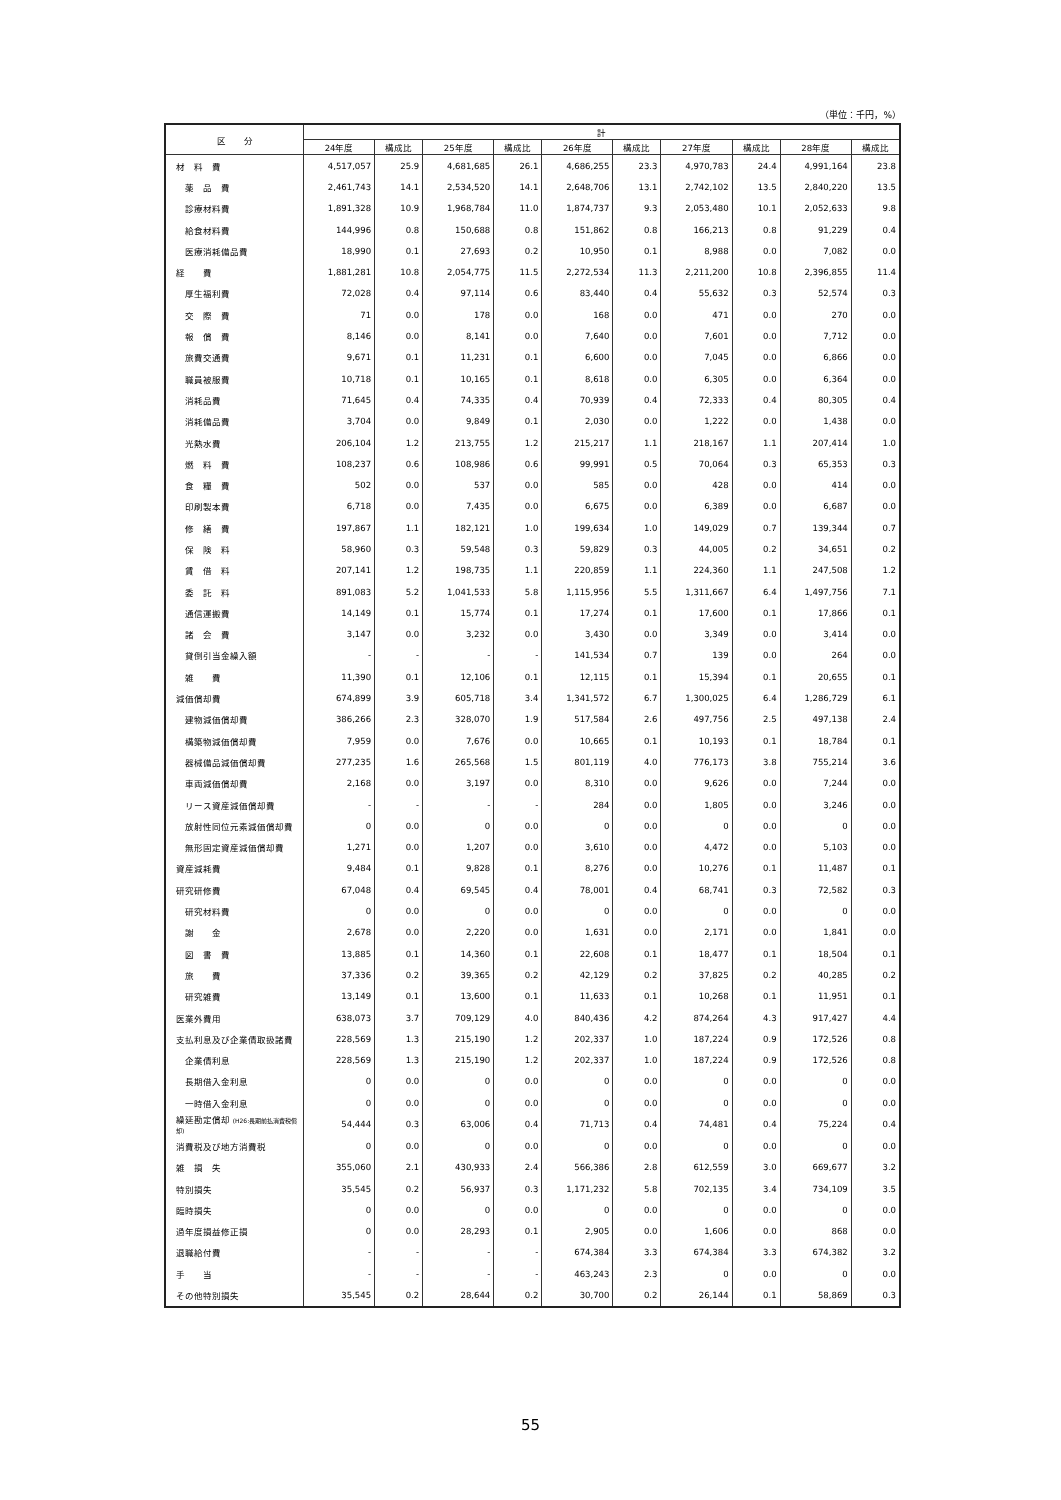（単位：千円，%）
| 区 分 | 計 | | | | | | | | | |
| --- | --- | --- | --- | --- | --- | --- | --- | --- | --- | --- |
| | 24年度 | 構成比 | 25年度 | 構成比 | 26年度 | 構成比 | 27年度 | 構成比 | 28年度 | 構成比 |
| 材 料 費 | 4,517,057 | 25.9 | 4,681,685 | 26.1 | 4,686,255 | 23.3 | 4,970,783 | 24.4 | 4,991,164 | 23.8 |
| 薬 品 費 | 2,461,743 | 14.1 | 2,534,520 | 14.1 | 2,648,706 | 13.1 | 2,742,102 | 13.5 | 2,840,220 | 13.5 |
| 診療材料費 | 1,891,328 | 10.9 | 1,968,784 | 11.0 | 1,874,737 | 9.3 | 2,053,480 | 10.1 | 2,052,633 | 9.8 |
| 給食材料費 | 144,996 | 0.8 | 150,688 | 0.8 | 151,862 | 0.8 | 166,213 | 0.8 | 91,229 | 0.4 |
| 医療消耗備品費 | 18,990 | 0.1 | 27,693 | 0.2 | 10,950 | 0.1 | 8,988 | 0.0 | 7,082 | 0.0 |
| 経 費 | 1,881,281 | 10.8 | 2,054,775 | 11.5 | 2,272,534 | 11.3 | 2,211,200 | 10.8 | 2,396,855 | 11.4 |
| 厚生福利費 | 72,028 | 0.4 | 97,114 | 0.6 | 83,440 | 0.4 | 55,632 | 0.3 | 52,574 | 0.3 |
| 交 際 費 | 71 | 0.0 | 178 | 0.0 | 168 | 0.0 | 471 | 0.0 | 270 | 0.0 |
| 報 償 費 | 8,146 | 0.0 | 8,141 | 0.0 | 7,640 | 0.0 | 7,601 | 0.0 | 7,712 | 0.0 |
| 旅費交通費 | 9,671 | 0.1 | 11,231 | 0.1 | 6,600 | 0.0 | 7,045 | 0.0 | 6,866 | 0.0 |
| 職員被服費 | 10,718 | 0.1 | 10,165 | 0.1 | 8,618 | 0.0 | 6,305 | 0.0 | 6,364 | 0.0 |
| 消耗品費 | 71,645 | 0.4 | 74,335 | 0.4 | 70,939 | 0.4 | 72,333 | 0.4 | 80,305 | 0.4 |
| 消耗備品費 | 3,704 | 0.0 | 9,849 | 0.1 | 2,030 | 0.0 | 1,222 | 0.0 | 1,438 | 0.0 |
| 光熱水費 | 206,104 | 1.2 | 213,755 | 1.2 | 215,217 | 1.1 | 218,167 | 1.1 | 207,414 | 1.0 |
| 燃 料 費 | 108,237 | 0.6 | 108,986 | 0.6 | 99,991 | 0.5 | 70,064 | 0.3 | 65,353 | 0.3 |
| 食 糧 費 | 502 | 0.0 | 537 | 0.0 | 585 | 0.0 | 428 | 0.0 | 414 | 0.0 |
| 印刷製本費 | 6,718 | 0.0 | 7,435 | 0.0 | 6,675 | 0.0 | 6,389 | 0.0 | 6,687 | 0.0 |
| 修 繕 費 | 197,867 | 1.1 | 182,121 | 1.0 | 199,634 | 1.0 | 149,029 | 0.7 | 139,344 | 0.7 |
| 保 険 料 | 58,960 | 0.3 | 59,548 | 0.3 | 59,829 | 0.3 | 44,005 | 0.2 | 34,651 | 0.2 |
| 賃 借 料 | 207,141 | 1.2 | 198,735 | 1.1 | 220,859 | 1.1 | 224,360 | 1.1 | 247,508 | 1.2 |
| 委 託 料 | 891,083 | 5.2 | 1,041,533 | 5.8 | 1,115,956 | 5.5 | 1,311,667 | 6.4 | 1,497,756 | 7.1 |
| 通信運搬費 | 14,149 | 0.1 | 15,774 | 0.1 | 17,274 | 0.1 | 17,600 | 0.1 | 17,866 | 0.1 |
| 諸 会 費 | 3,147 | 0.0 | 3,232 | 0.0 | 3,430 | 0.0 | 3,349 | 0.0 | 3,414 | 0.0 |
| 貸倒引当金繰入額 | - | - | - | - | 141,534 | 0.7 | 139 | 0.0 | 264 | 0.0 |
| 雑 費 | 11,390 | 0.1 | 12,106 | 0.1 | 12,115 | 0.1 | 15,394 | 0.1 | 20,655 | 0.1 |
| 減価償却費 | 674,899 | 3.9 | 605,718 | 3.4 | 1,341,572 | 6.7 | 1,300,025 | 6.4 | 1,286,729 | 6.1 |
| 建物減価償却費 | 386,266 | 2.3 | 328,070 | 1.9 | 517,584 | 2.6 | 497,756 | 2.5 | 497,138 | 2.4 |
| 構築物減価償却費 | 7,959 | 0.0 | 7,676 | 0.0 | 10,665 | 0.1 | 10,193 | 0.1 | 18,784 | 0.1 |
| 器械備品減価償却費 | 277,235 | 1.6 | 265,568 | 1.5 | 801,119 | 4.0 | 776,173 | 3.8 | 755,214 | 3.6 |
| 車両減価償却費 | 2,168 | 0.0 | 3,197 | 0.0 | 8,310 | 0.0 | 9,626 | 0.0 | 7,244 | 0.0 |
| リース資産減価償却費 | - | - | - | - | 284 | 0.0 | 1,805 | 0.0 | 3,246 | 0.0 |
| 放射性同位元素減価償却費 | 0 | 0.0 | 0 | 0.0 | 0 | 0.0 | 0 | 0.0 | 0 | 0.0 |
| 無形固定資産減価償却費 | 1,271 | 0.0 | 1,207 | 0.0 | 3,610 | 0.0 | 4,472 | 0.0 | 5,103 | 0.0 |
| 資産減耗費 | 9,484 | 0.1 | 9,828 | 0.1 | 8,276 | 0.0 | 10,276 | 0.1 | 11,487 | 0.1 |
| 研究研修費 | 67,048 | 0.4 | 69,545 | 0.4 | 78,001 | 0.4 | 68,741 | 0.3 | 72,582 | 0.3 |
| 研究材料費 | 0 | 0.0 | 0 | 0.0 | 0 | 0.0 | 0 | 0.0 | 0 | 0.0 |
| 謝 金 | 2,678 | 0.0 | 2,220 | 0.0 | 1,631 | 0.0 | 2,171 | 0.0 | 1,841 | 0.0 |
| 図 書 費 | 13,885 | 0.1 | 14,360 | 0.1 | 22,608 | 0.1 | 18,477 | 0.1 | 18,504 | 0.1 |
| 旅 費 | 37,336 | 0.2 | 39,365 | 0.2 | 42,129 | 0.2 | 37,825 | 0.2 | 40,285 | 0.2 |
| 研究雑費 | 13,149 | 0.1 | 13,600 | 0.1 | 11,633 | 0.1 | 10,268 | 0.1 | 11,951 | 0.1 |
| 医業外費用 | 638,073 | 3.7 | 709,129 | 4.0 | 840,436 | 4.2 | 874,264 | 4.3 | 917,427 | 4.4 |
| 支払利息及び企業債取扱諸費 | 228,569 | 1.3 | 215,190 | 1.2 | 202,337 | 1.0 | 187,224 | 0.9 | 172,526 | 0.8 |
| 企業債利息 | 228,569 | 1.3 | 215,190 | 1.2 | 202,337 | 1.0 | 187,224 | 0.9 | 172,526 | 0.8 |
| 長期借入金利息 | 0 | 0.0 | 0 | 0.0 | 0 | 0.0 | 0 | 0.0 | 0 | 0.0 |
| 一時借入金利息 | 0 | 0.0 | 0 | 0.0 | 0 | 0.0 | 0 | 0.0 | 0 | 0.0 |
| 繰延勘定償却 (H26:長期前払消費税償却) | 54,444 | 0.3 | 63,006 | 0.4 | 71,713 | 0.4 | 74,481 | 0.4 | 75,224 | 0.4 |
| 消費税及び地方消費税 | 0 | 0.0 | 0 | 0.0 | 0 | 0.0 | 0 | 0.0 | 0 | 0.0 |
| 雑 損 失 | 355,060 | 2.1 | 430,933 | 2.4 | 566,386 | 2.8 | 612,559 | 3.0 | 669,677 | 3.2 |
| 特別損失 | 35,545 | 0.2 | 56,937 | 0.3 | 1,171,232 | 5.8 | 702,135 | 3.4 | 734,109 | 3.5 |
| 臨時損失 | 0 | 0.0 | 0 | 0.0 | 0 | 0.0 | 0 | 0.0 | 0 | 0.0 |
| 過年度損益修正損 | 0 | 0.0 | 28,293 | 0.1 | 2,905 | 0.0 | 1,606 | 0.0 | 868 | 0.0 |
| 退職給付費 | - | - | - | - | 674,384 | 3.3 | 674,384 | 3.3 | 674,382 | 3.2 |
| 手 当 | - | - | - | - | 463,243 | 2.3 | 0 | 0.0 | 0 | 0.0 |
| その他特別損失 | 35,545 | 0.2 | 28,644 | 0.2 | 30,700 | 0.2 | 26,144 | 0.1 | 58,869 | 0.3 |
55